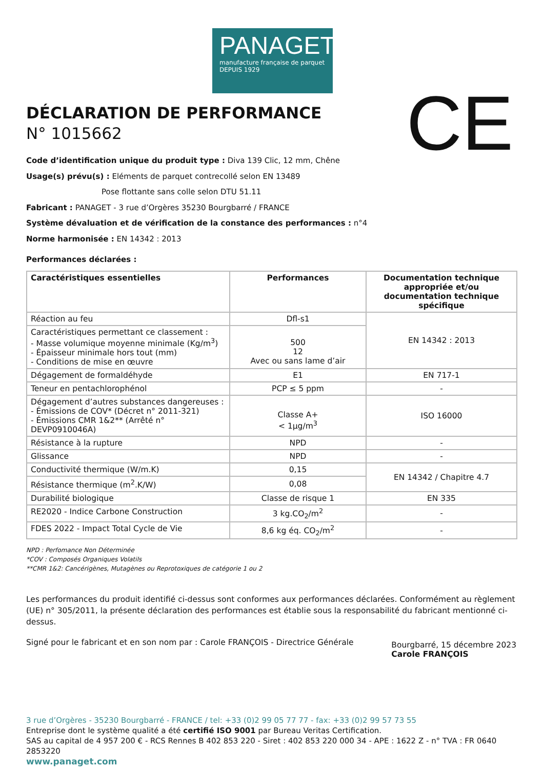PANAGET
manufacture française de parquet
DEPUIS 1929
CE
DÉCLARATION DE PERFORMANCE
N° 1015662
Code d’identification unique du produit type : Diva 139 Clic, 12 mm, Chêne
Usage(s) prévu(s) : Eléments de parquet contrecollé selon EN 13489
Pose flottante sans colle selon DTU 51.11
Fabricant : PANAGET - 3 rue d’Orgères 35230 Bourgbarré / FRANCE
Système dévaluation et de vérification de la constance des performances : n°4
Norme harmonisée : EN 14342 : 2013
Performances déclarées :
| Caractéristiques essentielles | Performances | Documentation technique appropriée et/ou documentation technique spécifique |
| --- | --- | --- |
| Réaction au feu | Dfl-s1 | EN 14342 : 2013 |
| Caractéristiques permettant ce classement : - Masse volumique moyenne minimale (Kg/m<sup>3</sup>) - Épaisseur minimale hors tout (mm) - Conditions de mise en œuvre | 500 12 Avec ou sans lame d’air | |
| Dégagement de formaldéhyde | E1 | EN 717-1 |
| Teneur en pentachlorophénol | PCP ≤ 5 ppm | - |
| Dégagement d’autres substances dangereuses : - Émissions de COV* (Décret n° 2011-321) - Émissions CMR 1&2** (Arrêté n° DEVP0910046A) | Classe A+ < 1µg/m<sup>3</sup> | ISO 16000 |
| Résistance à la rupture | NPD | - |
| Glissance | NPD | - |
| Conductivité thermique (W/m.K) | 0,15 | EN 14342 / Chapitre 4.7 |
| Résistance thermique (m<sup>2</sup>.K/W) | 0,08 | |
| Durabilité biologique | Classe de risque 1 | EN 335 |
| RE2020 - Indice Carbone Construction | 3 kg.CO<sub>2</sub>/m<sup>2</sup> | - |
| FDES 2022 - Impact Total Cycle de Vie | 8,6 kg éq. CO<sub>2</sub>/m<sup>2</sup> | - |
NPD : Perfomance Non Déterminée
*COV : Composés Organiques Volatils
**CMR 1&2: Cancérigènes, Mutagènes ou Reprotoxiques de catégorie 1 ou 2
Les performances du produit identifié ci-dessus sont conformes aux performances déclarées. Conformément au règlement (UE) n° 305/2011, la présente déclaration des performances est établie sous la responsabilité du fabricant mentionné ci-dessus.
Signé pour le fabricant et en son nom par : Carole FRANÇOIS - Directrice Générale
Bourgbarré, 15 décembre 2023
Carole FRANÇOIS
3 rue d’Orgères - 35230 Bourgbarré - FRANCE / tel: +33 (0)2 99 05 77 77 - fax: +33 (0)2 99 57 73 55
Entreprise dont le système qualité a été certifié ISO 9001 par Bureau Veritas Certification.
SAS au capital de 4 957 200 € - RCS Rennes B 402 853 220 - Siret : 402 853 220 000 34 - APE : 1622 Z - n° TVA : FR 0640 2853220
www.panaget.com